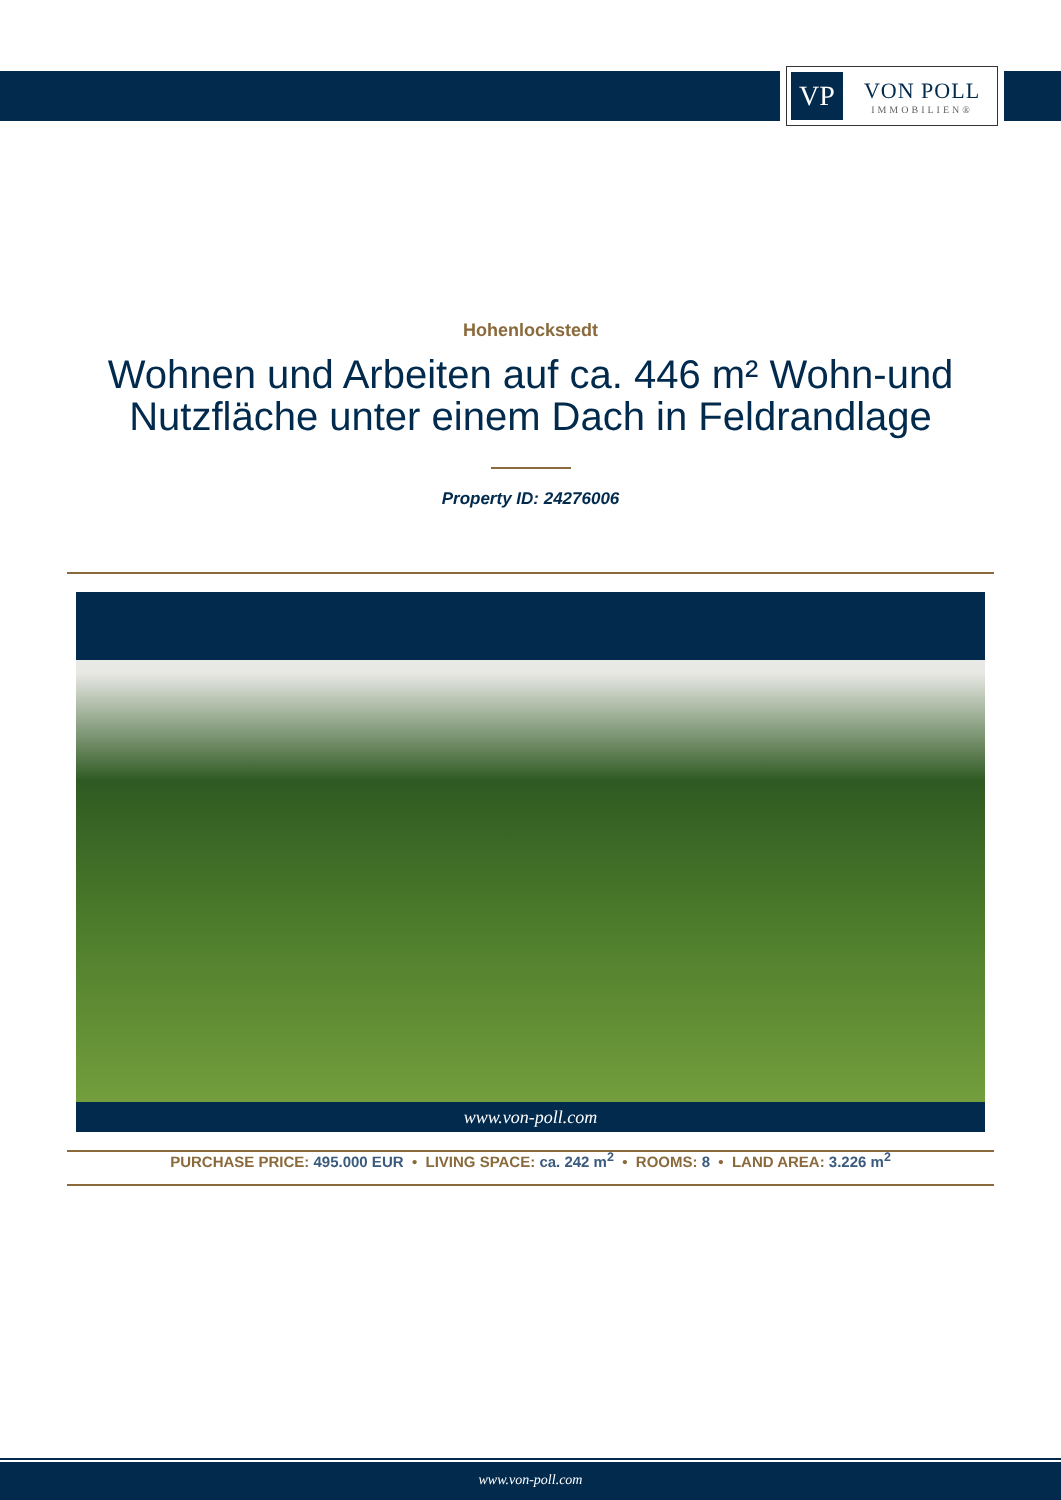VP
VON POLL
IMMOBILIEN®
Hohenlockstedt
Wohnen und Arbeiten auf ca. 446 m² Wohn-und Nutzfläche unter einem Dach in Feldrandlage
Property ID: 24276006
www.von-poll.com
PURCHASE PRICE: 495.000 EUR • LIVING SPACE: ca. 242 m<sup>2</sup> • ROOMS: 8 • LAND AREA: 3.226 m<sup>2</sup>
www.von-poll.com